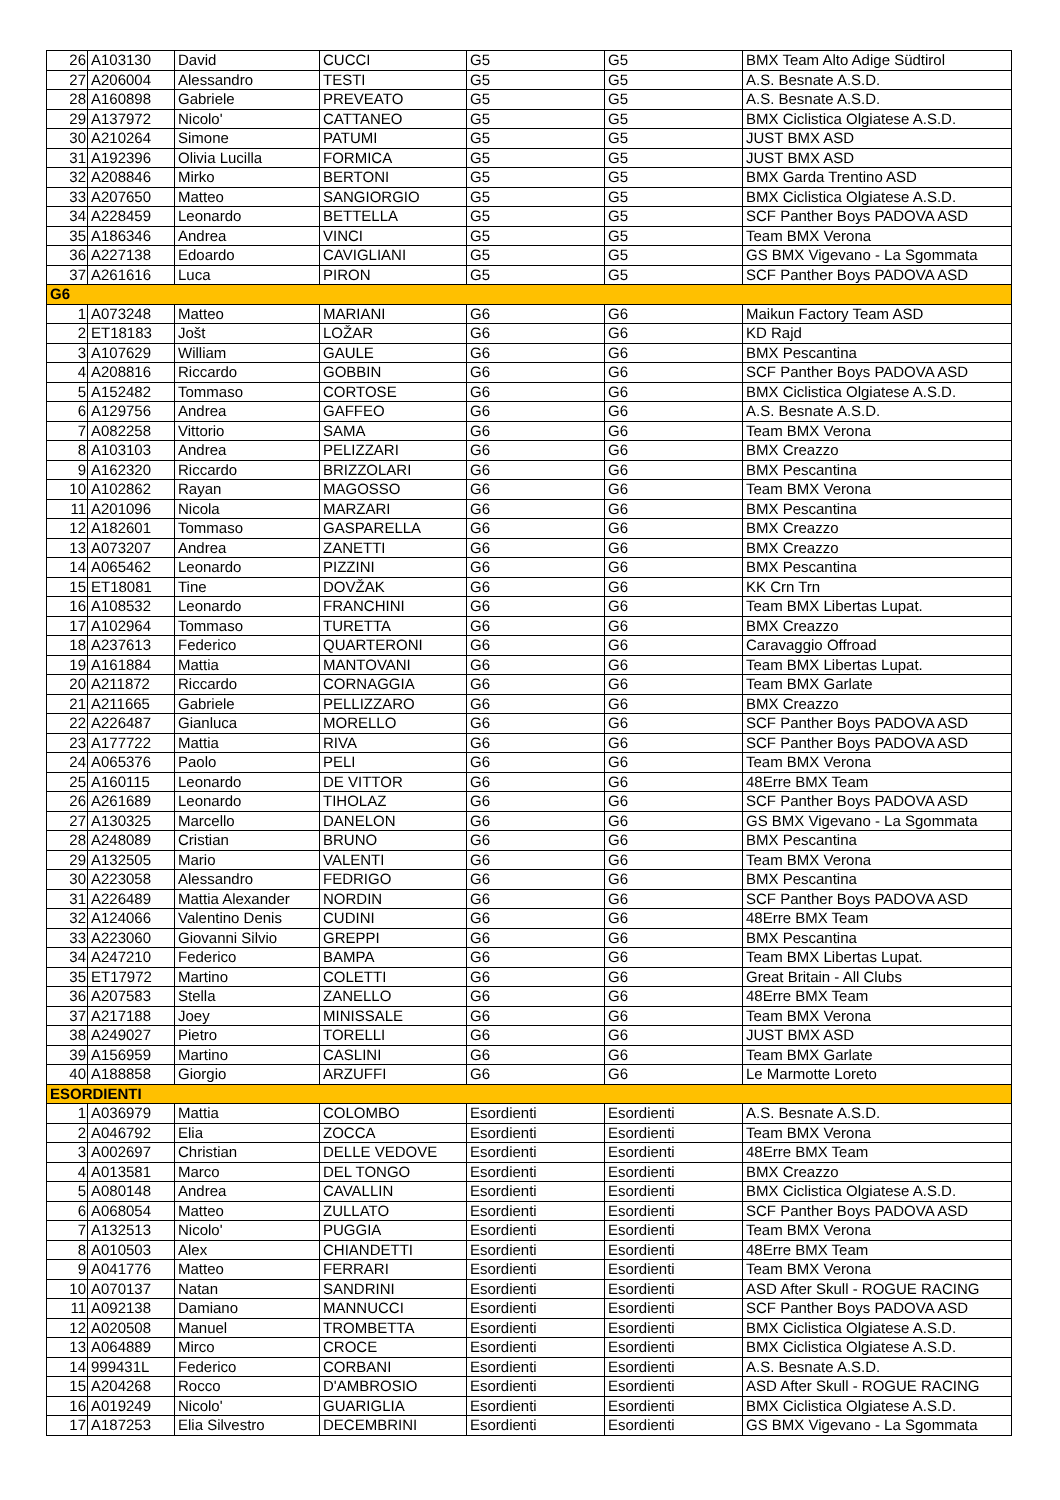| 26 | A103130 | David | CUCCI | G5 | G5 | BMX Team Alto Adige Südtirol |
| 27 | A206004 | Alessandro | TESTI | G5 | G5 | A.S. Besnate A.S.D. |
| 28 | A160898 | Gabriele | PREVEATO | G5 | G5 | A.S. Besnate A.S.D. |
| 29 | A137972 | Nicolo' | CATTANEO | G5 | G5 | BMX Ciclistica Olgiatese A.S.D. |
| 30 | A210264 | Simone | PATUMI | G5 | G5 | JUST BMX ASD |
| 31 | A192396 | Olivia Lucilla | FORMICA | G5 | G5 | JUST BMX ASD |
| 32 | A208846 | Mirko | BERTONI | G5 | G5 | BMX Garda Trentino ASD |
| 33 | A207650 | Matteo | SANGIORGIO | G5 | G5 | BMX Ciclistica Olgiatese A.S.D. |
| 34 | A228459 | Leonardo | BETTELLA | G5 | G5 | SCF Panther Boys PADOVA ASD |
| 35 | A186346 | Andrea | VINCI | G5 | G5 | Team BMX Verona |
| 36 | A227138 | Edoardo | CAVIGLIANI | G5 | G5 | GS BMX Vigevano - La Sgommata |
| 37 | A261616 | Luca | PIRON | G5 | G5 | SCF Panther Boys PADOVA ASD |
| G6 | | | | | | |
| 1 | A073248 | Matteo | MARIANI | G6 | G6 | Maikun Factory Team ASD |
| 2 | ET18183 | Jošt | LOŽAR | G6 | G6 | KD Rajd |
| 3 | A107629 | William | GAULE | G6 | G6 | BMX Pescantina |
| 4 | A208816 | Riccardo | GOBBIN | G6 | G6 | SCF Panther Boys PADOVA ASD |
| 5 | A152482 | Tommaso | CORTOSE | G6 | G6 | BMX Ciclistica Olgiatese A.S.D. |
| 6 | A129756 | Andrea | GAFFEO | G6 | G6 | A.S. Besnate A.S.D. |
| 7 | A082258 | Vittorio | SAMA | G6 | G6 | Team BMX Verona |
| 8 | A103103 | Andrea | PELIZZARI | G6 | G6 | BMX Creazzo |
| 9 | A162320 | Riccardo | BRIZZOLARI | G6 | G6 | BMX Pescantina |
| 10 | A102862 | Rayan | MAGOSSO | G6 | G6 | Team BMX Verona |
| 11 | A201096 | Nicola | MARZARI | G6 | G6 | BMX Pescantina |
| 12 | A182601 | Tommaso | GASPARELLA | G6 | G6 | BMX Creazzo |
| 13 | A073207 | Andrea | ZANETTI | G6 | G6 | BMX Creazzo |
| 14 | A065462 | Leonardo | PIZZINI | G6 | G6 | BMX Pescantina |
| 15 | ET18081 | Tine | DOVŽAK | G6 | G6 | KK Crn Trn |
| 16 | A108532 | Leonardo | FRANCHINI | G6 | G6 | Team BMX Libertas Lupat. |
| 17 | A102964 | Tommaso | TURETTA | G6 | G6 | BMX Creazzo |
| 18 | A237613 | Federico | QUARTERONI | G6 | G6 | Caravaggio Offroad |
| 19 | A161884 | Mattia | MANTOVANI | G6 | G6 | Team BMX Libertas Lupat. |
| 20 | A211872 | Riccardo | CORNAGGIA | G6 | G6 | Team BMX Garlate |
| 21 | A211665 | Gabriele | PELLIZZARO | G6 | G6 | BMX Creazzo |
| 22 | A226487 | Gianluca | MORELLO | G6 | G6 | SCF Panther Boys PADOVA ASD |
| 23 | A177722 | Mattia | RIVA | G6 | G6 | SCF Panther Boys PADOVA ASD |
| 24 | A065376 | Paolo | PELI | G6 | G6 | Team BMX Verona |
| 25 | A160115 | Leonardo | DE VITTOR | G6 | G6 | 48Erre BMX Team |
| 26 | A261689 | Leonardo | TIHOLAZ | G6 | G6 | SCF Panther Boys PADOVA ASD |
| 27 | A130325 | Marcello | DANELON | G6 | G6 | GS BMX Vigevano - La Sgommata |
| 28 | A248089 | Cristian | BRUNO | G6 | G6 | BMX Pescantina |
| 29 | A132505 | Mario | VALENTI | G6 | G6 | Team BMX Verona |
| 30 | A223058 | Alessandro | FEDRIGO | G6 | G6 | BMX Pescantina |
| 31 | A226489 | Mattia Alexander | NORDIN | G6 | G6 | SCF Panther Boys PADOVA ASD |
| 32 | A124066 | Valentino Denis | CUDINI | G6 | G6 | 48Erre BMX Team |
| 33 | A223060 | Giovanni Silvio | GREPPI | G6 | G6 | BMX Pescantina |
| 34 | A247210 | Federico | BAMPA | G6 | G6 | Team BMX Libertas Lupat. |
| 35 | ET17972 | Martino | COLETTI | G6 | G6 | Great Britain - All Clubs |
| 36 | A207583 | Stella | ZANELLO | G6 | G6 | 48Erre BMX Team |
| 37 | A217188 | Joey | MINISSALE | G6 | G6 | Team BMX Verona |
| 38 | A249027 | Pietro | TORELLI | G6 | G6 | JUST BMX ASD |
| 39 | A156959 | Martino | CASLINI | G6 | G6 | Team BMX Garlate |
| 40 | A188858 | Giorgio | ARZUFFI | G6 | G6 | Le Marmotte Loreto |
| ESORDIENTI | | | | | | |
| 1 | A036979 | Mattia | COLOMBO | Esordienti | Esordienti | A.S. Besnate A.S.D. |
| 2 | A046792 | Elia | ZOCCA | Esordienti | Esordienti | Team BMX Verona |
| 3 | A002697 | Christian | DELLE VEDOVE | Esordienti | Esordienti | 48Erre BMX Team |
| 4 | A013581 | Marco | DEL TONGO | Esordienti | Esordienti | BMX Creazzo |
| 5 | A080148 | Andrea | CAVALLIN | Esordienti | Esordienti | BMX Ciclistica Olgiatese A.S.D. |
| 6 | A068054 | Matteo | ZULLATO | Esordienti | Esordienti | SCF Panther Boys PADOVA ASD |
| 7 | A132513 | Nicolo' | PUGGIA | Esordienti | Esordienti | Team BMX Verona |
| 8 | A010503 | Alex | CHIANDETTI | Esordienti | Esordienti | 48Erre BMX Team |
| 9 | A041776 | Matteo | FERRARI | Esordienti | Esordienti | Team BMX Verona |
| 10 | A070137 | Natan | SANDRINI | Esordienti | Esordienti | ASD After Skull - ROGUE RACING |
| 11 | A092138 | Damiano | MANNUCCI | Esordienti | Esordienti | SCF Panther Boys PADOVA ASD |
| 12 | A020508 | Manuel | TROMBETTA | Esordienti | Esordienti | BMX Ciclistica Olgiatese A.S.D. |
| 13 | A064889 | Mirco | CROCE | Esordienti | Esordienti | BMX Ciclistica Olgiatese A.S.D. |
| 14 | 999431L | Federico | CORBANI | Esordienti | Esordienti | A.S. Besnate A.S.D. |
| 15 | A204268 | Rocco | D'AMBROSIO | Esordienti | Esordienti | ASD After Skull - ROGUE RACING |
| 16 | A019249 | Nicolo' | GUARIGLIA | Esordienti | Esordienti | BMX Ciclistica Olgiatese A.S.D. |
| 17 | A187253 | Elia Silvestro | DECEMBRINI | Esordienti | Esordienti | GS BMX Vigevano - La Sgommata |